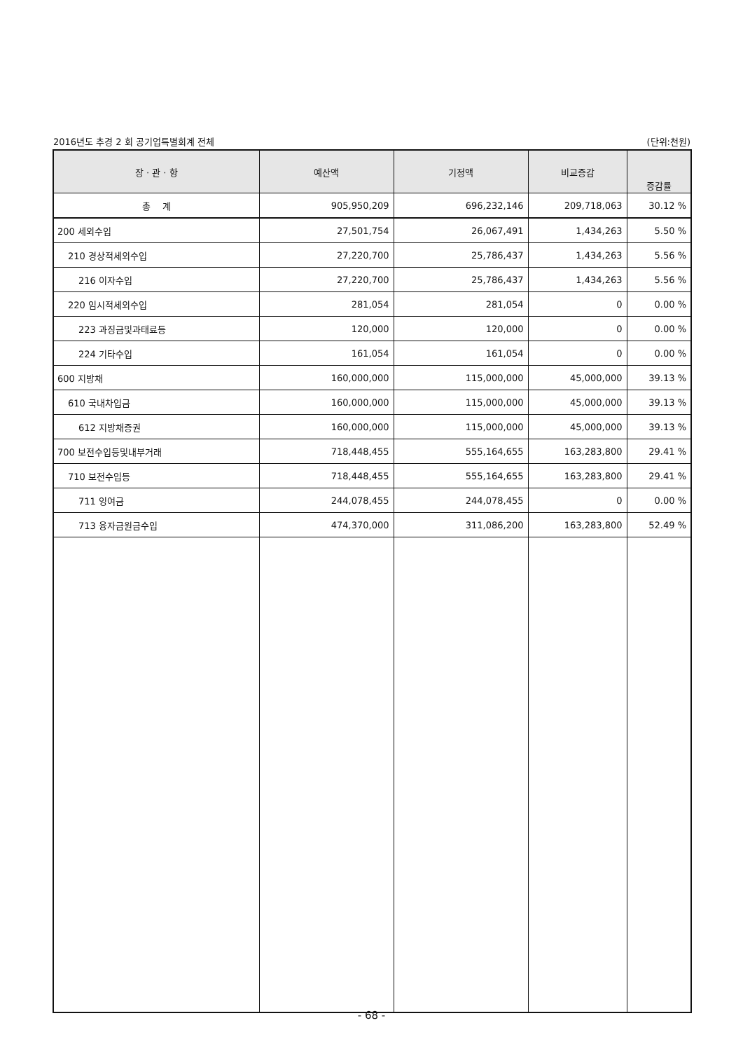2016년도 추경 2 회 공기업특별회계 전체 (단위:천원)
| 장 · 관 · 항 | 예산액 | 기정액 | 비교증감 | 증감률 |
| --- | --- | --- | --- | --- |
| 총 계 | 905,950,209 | 696,232,146 | 209,718,063 | 30.12 % |
| 200 세외수입 | 27,501,754 | 26,067,491 | 1,434,263 | 5.50 % |
| 210 경상적세외수입 | 27,220,700 | 25,786,437 | 1,434,263 | 5.56 % |
| 216 이자수입 | 27,220,700 | 25,786,437 | 1,434,263 | 5.56 % |
| 220 임시적세외수입 | 281,054 | 281,054 | 0 | 0.00 % |
| 223 과징금및과태료등 | 120,000 | 120,000 | 0 | 0.00 % |
| 224 기타수입 | 161,054 | 161,054 | 0 | 0.00 % |
| 600 지방채 | 160,000,000 | 115,000,000 | 45,000,000 | 39.13 % |
| 610 국내차입금 | 160,000,000 | 115,000,000 | 45,000,000 | 39.13 % |
| 612 지방채증권 | 160,000,000 | 115,000,000 | 45,000,000 | 39.13 % |
| 700 보전수입등및내부거래 | 718,448,455 | 555,164,655 | 163,283,800 | 29.41 % |
| 710 보전수입등 | 718,448,455 | 555,164,655 | 163,283,800 | 29.41 % |
| 711 잉여금 | 244,078,455 | 244,078,455 | 0 | 0.00 % |
| 713 융자금원금수입 | 474,370,000 | 311,086,200 | 163,283,800 | 52.49 % |
- 68 -